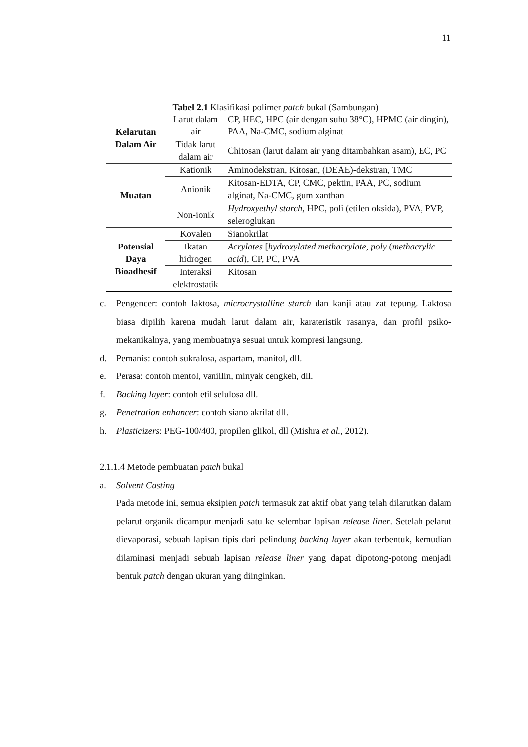11
Tabel 2.1 Klasifikasi polimer patch bukal (Sambungan)
| Kelarutan Dalam Air | Larut dalam air | CP, HEC, HPC (air dengan suhu 38°C), HPMC (air dingin), PAA, Na-CMC, sodium alginat |
| | Tidak larut dalam air | Chitosan (larut dalam air yang ditambahkan asam), EC, PC |
| Muatan | Kationik | Aminodekstran, Kitosan, (DEAE)-dekstran, TMC |
| | Anionik | Kitosan-EDTA, CP, CMC, pektin, PAA, PC, sodium alginat, Na-CMC, gum xanthan |
| | Non-ionik | Hydroxyethyl starch, HPC, poli (etilen oksida), PVA, PVP, seleroglukan |
| Potensial Daya Bioadhesif | Kovalen | Sianokrilat |
| | Ikatan hidrogen | Acrylates [ hydroxylated methacrylate , poly ( methacrylic acid ), CP, PC, PVA |
| | Interaksi elektrostatik | Kitosan |
c. Pengencer: contoh laktosa, microcrystalline starch dan kanji atau zat tepung. Laktosa biasa dipilih karena mudah larut dalam air, karateristik rasanya, dan profil psiko-mekanikalnya, yang membuatnya sesuai untuk kompresi langsung.
d. Pemanis: contoh sukralosa, aspartam, manitol, dll.
e. Perasa: contoh mentol, vanillin, minyak cengkeh, dll.
f. Backing layer: contoh etil selulosa dll.
g. Penetration enhancer: contoh siano akrilat dll.
h. Plasticizers: PEG-100/400, propilen glikol, dll (Mishra et al., 2012).
2.1.1.4 Metode pembuatan patch bukal
a. Solvent Casting
Pada metode ini, semua eksipien patch termasuk zat aktif obat yang telah dilarutkan dalam pelarut organik dicampur menjadi satu ke selembar lapisan release liner. Setelah pelarut dievaporasi, sebuah lapisan tipis dari pelindung backing layer akan terbentuk, kemudian dilaminasi menjadi sebuah lapisan release liner yang dapat dipotong-potong menjadi bentuk patch dengan ukuran yang diinginkan.